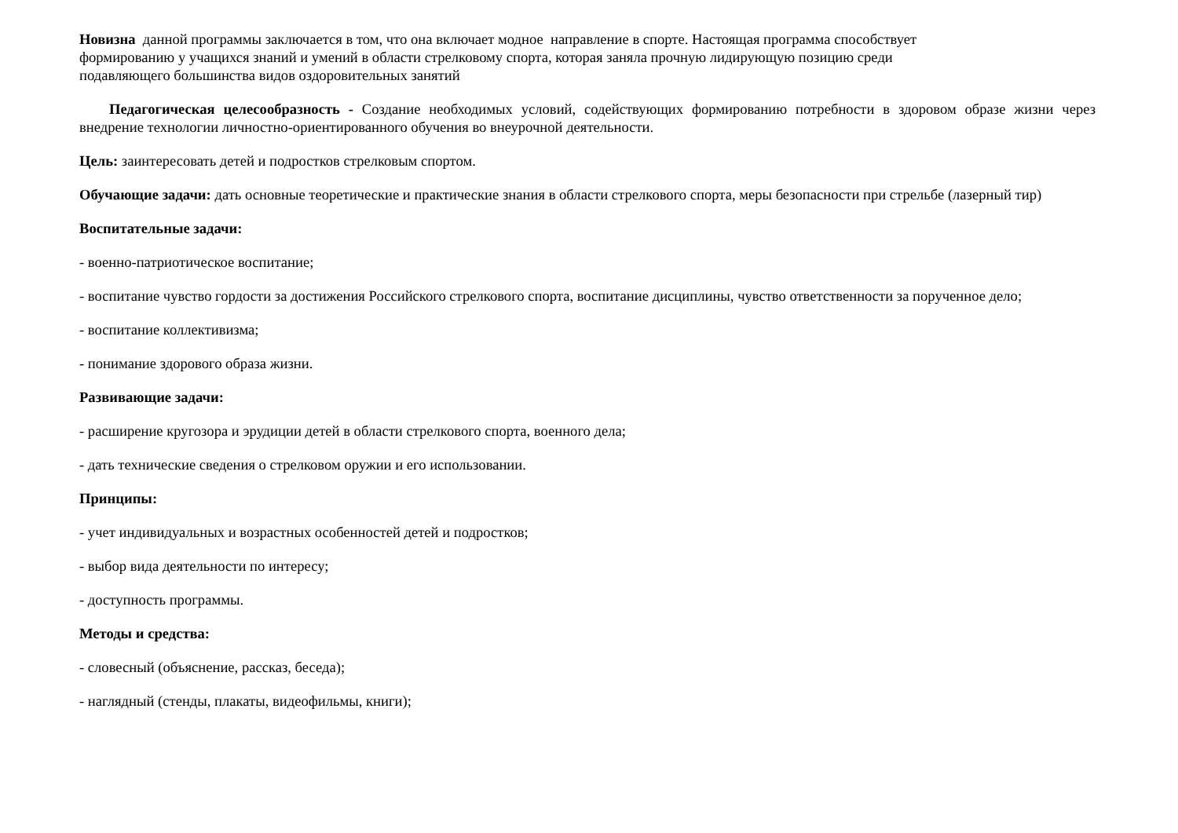Новизна данной программы заключается в том, что она включает модное направление в спорте. Настоящая программа способствует
формированию у учащихся знаний и умений в области стрелковому спорта, которая заняла прочную лидирующую позицию среди
подавляющего большинства видов оздоровительных занятий
Педагогическая целесообразность - Создание необходимых условий, содействующих формированию потребности в здоровом образе жизни через внедрение технологии личностно-ориентированного обучения во внеурочной деятельности.
Цель: заинтересовать детей и подростков стрелковым спортом.
Обучающие задачи: дать основные теоретические и практические знания в области стрелкового спорта, меры безопасности при стрельбе (лазерный тир)
Воспитательные задачи:
- военно-патриотическое воспитание;
- воспитание чувство гордости за достижения Российского стрелкового спорта, воспитание дисциплины, чувство ответственности за порученное дело;
- воспитание коллективизма;
- понимание здорового образа жизни.
Развивающие задачи:
- расширение кругозора и эрудиции детей в области стрелкового спорта, военного дела;
- дать технические сведения о стрелковом оружии и его использовании.
Принципы:
- учет индивидуальных и возрастных особенностей детей и подростков;
- выбор вида деятельности по интересу;
- доступность программы.
Методы и средства:
- словесный (объяснение, рассказ, беседа);
- наглядный (стенды, плакаты, видеофильмы, книги);